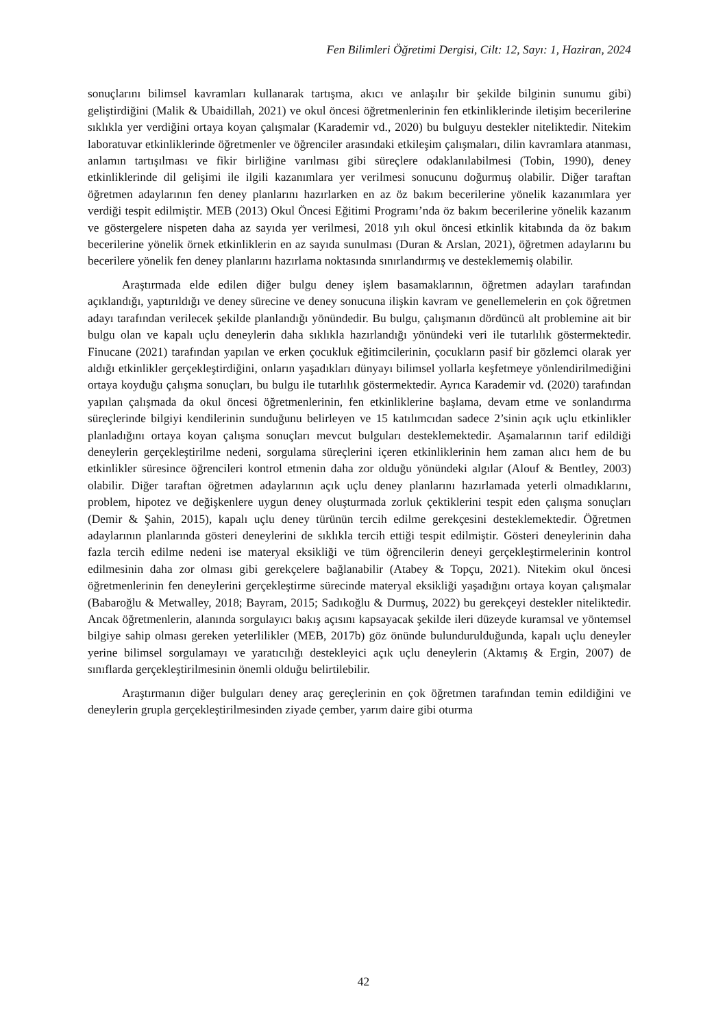Fen Bilimleri Öğretimi Dergisi, Cilt: 12, Sayı: 1, Haziran, 2024
sonuçlarını bilimsel kavramları kullanarak tartışma, akıcı ve anlaşılır bir şekilde bilginin sunumu gibi) geliştirdiğini (Malik & Ubaidillah, 2021) ve okul öncesi öğretmenlerinin fen etkinliklerinde iletişim becerilerine sıklıkla yer verdiğini ortaya koyan çalışmalar (Karademir vd., 2020) bu bulguyu destekler niteliktedir. Nitekim laboratuvar etkinliklerinde öğretmenler ve öğrenciler arasındaki etkileşim çalışmaları, dilin kavramlara atanması, anlamın tartışılması ve fikir birliğine varılması gibi süreçlere odaklanılabilmesi (Tobin, 1990), deney etkinliklerinde dil gelişimi ile ilgili kazanımlara yer verilmesi sonucunu doğurmuş olabilir. Diğer taraftan öğretmen adaylarının fen deney planlarını hazırlarken en az öz bakım becerilerine yönelik kazanımlara yer verdiği tespit edilmiştir. MEB (2013) Okul Öncesi Eğitimi Programı’nda öz bakım becerilerine yönelik kazanım ve göstergelere nispeten daha az sayıda yer verilmesi, 2018 yılı okul öncesi etkinlik kitabında da öz bakım becerilerine yönelik örnek etkinliklerin en az sayıda sunulması (Duran & Arslan, 2021), öğretmen adaylarını bu becerilere yönelik fen deney planlarını hazırlama noktasında sınırlandırmış ve desteklememiş olabilir.
Araştırmada elde edilen diğer bulgu deney işlem basamaklarının, öğretmen adayları tarafından açıklandığı, yaptırıldığı ve deney sürecine ve deney sonucuna ilişkin kavram ve genellemelerin en çok öğretmen adayı tarafından verilecek şekilde planlandığı yönündedir. Bu bulgu, çalışmanın dördüncü alt problemine ait bir bulgu olan ve kapalı uçlu deneylerin daha sıklıkla hazırlandığı yönündeki veri ile tutarlılık göstermektedir. Finucane (2021) tarafından yapılan ve erken çocukluk eğitimcilerinin, çocukların pasif bir gözlemci olarak yer aldığı etkinlikler gerçekleştirdiğini, onların yaşadıkları dünyayı bilimsel yollarla keşfetmeye yönlendirilmediğini ortaya koyduğu çalışma sonuçları, bu bulgu ile tutarlılık göstermektedir. Ayrıca Karademir vd. (2020) tarafından yapılan çalışmada da okul öncesi öğretmenlerinin, fen etkinliklerine başlama, devam etme ve sonlandırma süreçlerinde bilgiyi kendilerinin sunduğunu belirleyen ve 15 katılımcıdan sadece 2’sinin açık uçlu etkinlikler planladığını ortaya koyan çalışma sonuçları mevcut bulguları desteklemektedir. Aşamalarının tarif edildiği deneylerin gerçekleştirilme nedeni, sorgulama süreçlerini içeren etkinliklerinin hem zaman alıcı hem de bu etkinlikler süresince öğrencileri kontrol etmenin daha zor olduğu yönündeki algılar (Alouf & Bentley, 2003) olabilir. Diğer taraftan öğretmen adaylarının açık uçlu deney planlarını hazırlamada yeterli olmadıklarını, problem, hipotez ve değişkenlere uygun deney oluşturmada zorluk çektiklerini tespit eden çalışma sonuçları (Demir & Şahin, 2015), kapalı uçlu deney türünün tercih edilme gerekçesini desteklemektedir. Öğretmen adaylarının planlarında gösteri deneylerini de sıklıkla tercih ettiği tespit edilmiştir. Gösteri deneylerinin daha fazla tercih edilme nedeni ise materyal eksikliği ve tüm öğrencilerin deneyi gerçekleştirmelerinin kontrol edilmesinin daha zor olması gibi gerekçelere bağlanabilir (Atabey & Topçu, 2021). Nitekim okul öncesi öğretmenlerinin fen deneylerini gerçekleştirme sürecinde materyal eksikliği yaşadığını ortaya koyan çalışmalar (Babaroğlu & Metwalley, 2018; Bayram, 2015; Sadıkoğlu & Durmuş, 2022) bu gerekçeyi destekler niteliktedir. Ancak öğretmenlerin, alanında sorgulayıcı bakış açısını kapsayacak şekilde ileri düzeyde kuramsal ve yöntemsel bilgiye sahip olması gereken yeterlilikler (MEB, 2017b) göz önünde bulundurulduğunda, kapalı uçlu deneyler yerine bilimsel sorgulamayı ve yaratıcılığı destekleyici açık uçlu deneylerin (Aktamış & Ergin, 2007) de sınıflarda gerçekleştirilmesinin önemli olduğu belirtilebilir.
Araştırmanın diğer bulguları deney araç gereçlerinin en çok öğretmen tarafından temin edildiğini ve deneylerin grupla gerçekleştirilmesinden ziyade çember, yarım daire gibi oturma
42